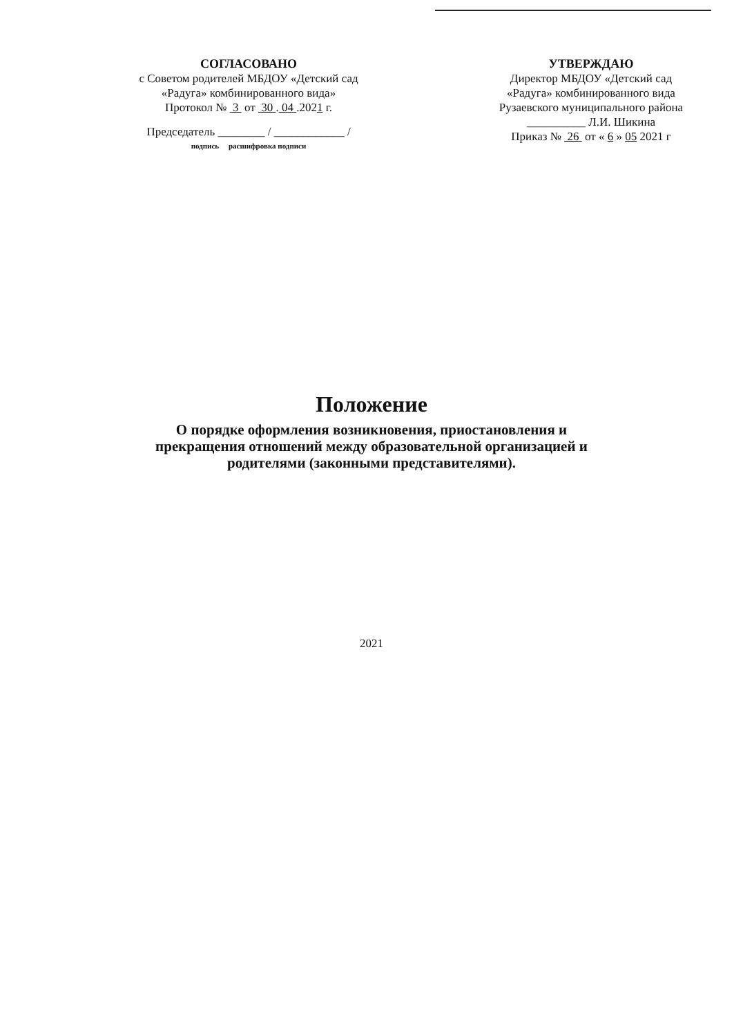СОГЛАСОВАНО
с Советом родителей МБДОУ «Детский сад
«Радуга» комбинированного вида»
Протокол № 3 от 30 . 04 .2021 г.
Председатель ________ / ____________ /
подпись расшифровка подписи
УТВЕРЖДАЮ
Директор МБДОУ «Детский сад
«Радуга» комбинированного вида
Рузаевского муниципального района
__________ Л.И. Шикина
Приказ № 26 от « 6 » 05 2021 г
Положение
О порядке оформления возникновения, приостановления и
прекращения отношений между образовательной организацией и
родителями (законными представителями).
2021